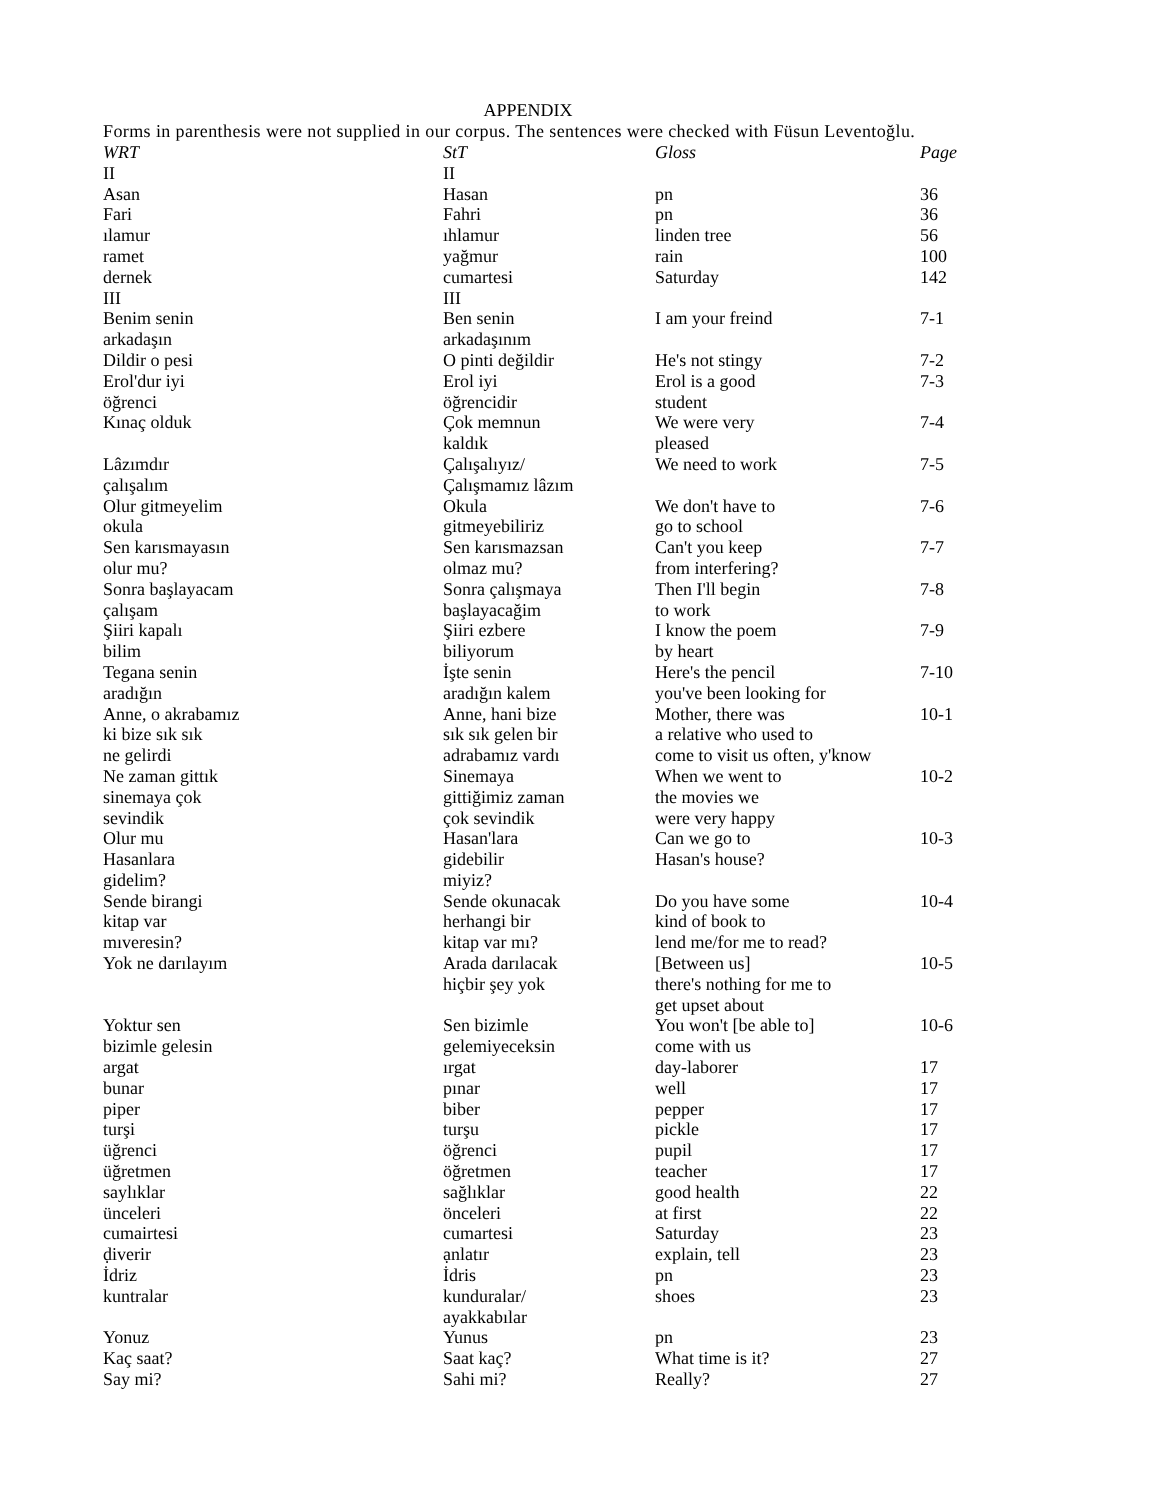APPENDIX
Forms in parenthesis were not supplied in our corpus. The sentences were checked with Füsun Leventoğlu.
| WRT | StT | Gloss | Page |
| --- | --- | --- | --- |
| II | II | | |
| Asan | Hasan | pn | 36 |
| Fari | Fahri | pn | 36 |
| ılamur | ıhlamur | linden tree | 56 |
| ramet | yağmur | rain | 100 |
| dernek | cumartesi | Saturday | 142 |
| III | III | | |
| Benim senin arkadaşın | Ben senin arkadaşınım | I am your freind | 7-1 |
| Dildir o pesi | O pinti değildir | He's not stingy | 7-2 |
| Erol'dur iyi öğrenci | Erol iyi öğrencidir | Erol is a good student | 7-3 |
| Kınaç olduk | Çok memnun kaldık | We were very pleased | 7-4 |
| Lâzımdır çalışalım | Çalışalıyız/ Çalışmamız lâzım | We need to work | 7-5 |
| Olur gitmeyelim okula | Okula gitmeyebiliriz | We don't have to go to school | 7-6 |
| Sen karısmayasın olur mu? | Sen karısmazsan olmaz mu? | Can't you keep from interfering? | 7-7 |
| Sonra başlayacam çalışam | Sonra çalışmaya başlayacağim | Then I'll begin to work | 7-8 |
| Şiiri kapalı bilim | Şiiri ezbere biliyorum | I know the poem by heart | 7-9 |
| Tegana senin aradığın | İşte senin aradığın kalem | Here's the pencil you've been looking for | 7-10 |
| Anne, o akrabamız ki bize sık sık ne gelirdi | Anne, hani bize sık sık gelen bir adrabamız vardı | Mother, there was a relative who used to come to visit us often, y'know | 10-1 |
| Ne zaman gittık sinemaya çok sevindik | Sinemaya gittiğimiz zaman çok sevindik | When we went to the movies we were very happy | 10-2 |
| Olur mu Hasanlara gidelim? | Hasan'lara gidebilir miyiz? | Can we go to Hasan's house? | 10-3 |
| Sende birangi kitap var mıveresin? | Sende okunacak herhangi bir kitap var mı? | Do you have some kind of book to lend me/for me to read? | 10-4 |
| Yok ne darılayım | Arada darılacak hiçbir şey yok | [Between us] there's nothing for me to get upset about | 10-5 |
| Yoktur sen bizimle gelesin | Sen bizimle gelemiyeceksin | You won't [be able to] come with us | 10-6 |
| argat | ırgat | day-laborer | 17 |
| bunar | pınar | well | 17 |
| piper | biber | pepper | 17 |
| turşi | turşu | pickle | 17 |
| üğrenci | öğrenci | pupil | 17 |
| üğretmen | öğretmen | teacher | 17 |
| saylıklar | sağlıklar | good health | 22 |
| ünceleri | önceleri | at first | 22 |
| cumairtesi | cumartesi | Saturday | 23 |
| ḍiverir | ạnlatır | explain, tell | 23 |
| İdriz | İdris | pn | 23 |
| kuntralar | kunduralar/ ayakkabılar | shoes | 23 |
| Yonuz | Yunus | pn | 23 |
| Kaç saat? | Saat kaç? | What time is it? | 27 |
| Say mi? | Sahi mi? | Really? | 27 |